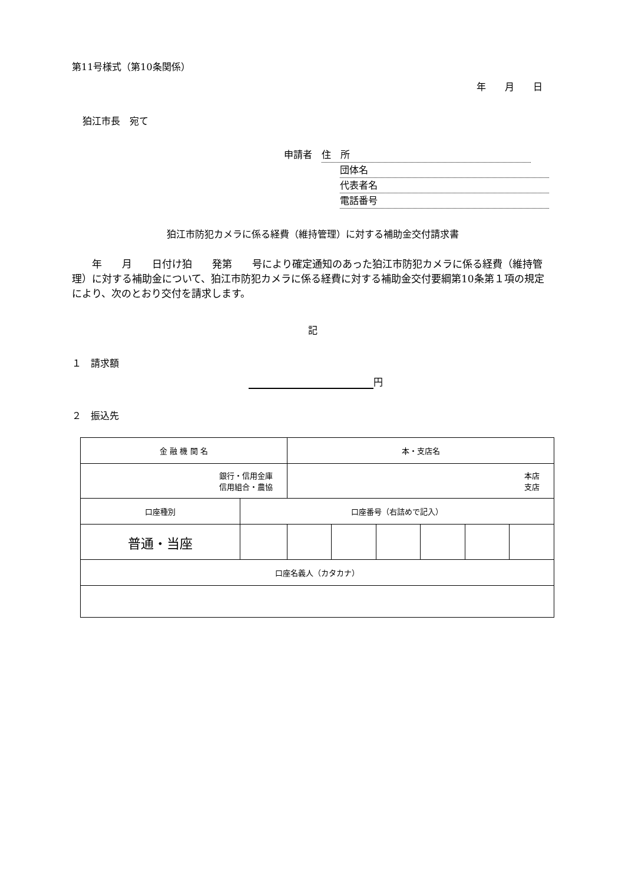第11号様式（第10条関係）
年　　月　　日
狛江市長　宛て
申請者　住　所
団体名
代表者名
電話番号
狛江市防犯カメラに係る経費（維持管理）に対する補助金交付請求書
　　年　　月　　日付け狛　　発第　　号により確定通知のあった狛江市防犯カメラに係る経費（維持管理）に対する補助金について、狛江市防犯カメラに係る経費に対する補助金交付要綱第10条第１項の規定により、次のとおり交付を請求します。
記
１　請求額
円
２　振込先
| 金 融 機 関 名 | | 本・支店名 | | | | | |
| 銀行・信用金庫 信用組合・農協 | | 本店 支店 | | | | | |
| 口座種別 | 口座番号（右詰めで記入） | | | | | | |
| 普通・当座 | | | | | | | |
| 口座名義人（カタカナ） | | | | | | | |